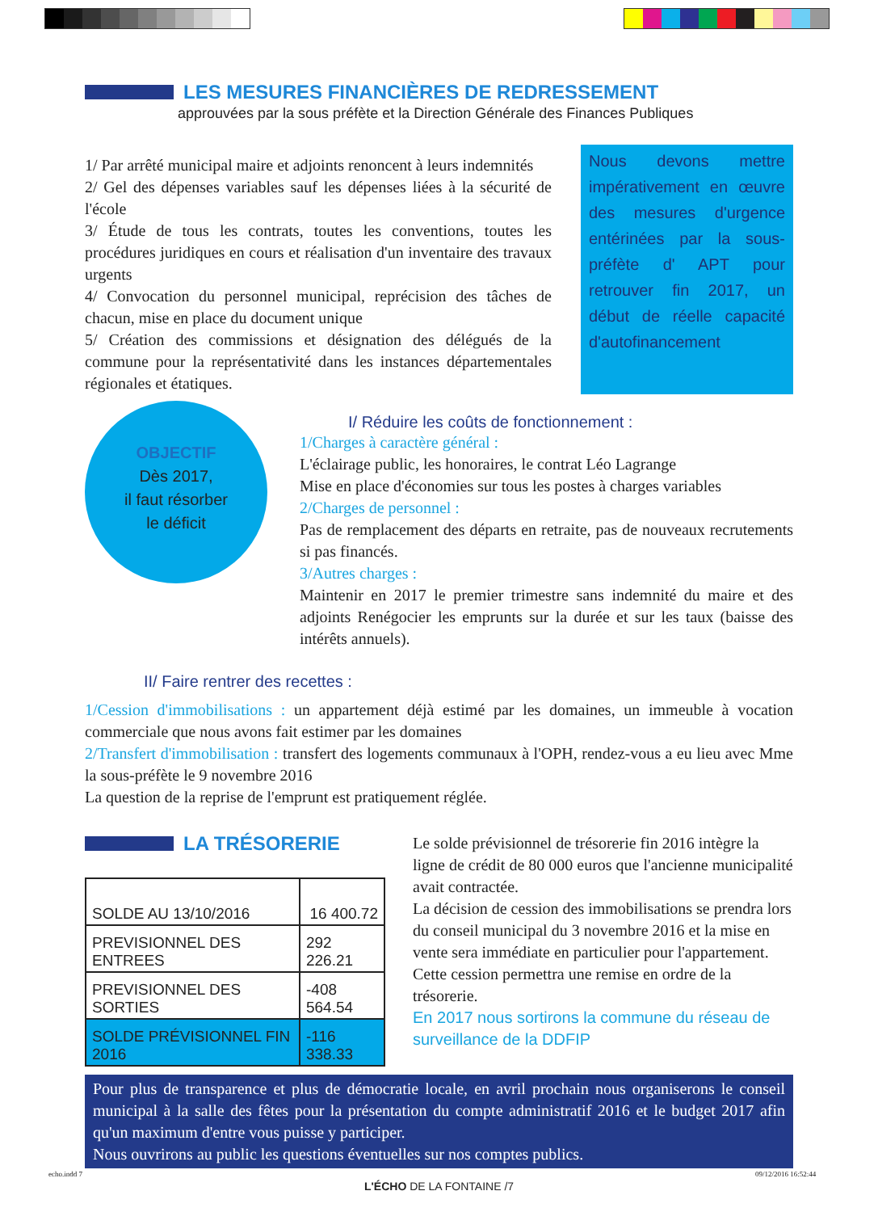LES MESURES FINANCIÈRES DE REDRESSEMENT
approuvées par la sous préfète et la Direction Générale des Finances Publiques
1/ Par arrêté municipal maire et adjoints renoncent à leurs indemnités
2/ Gel des dépenses variables sauf les dépenses liées à la sécurité de l'école
3/ Étude de tous les contrats, toutes les conventions, toutes les procédures juridiques en cours et réalisation d'un inventaire des travaux urgents
4/ Convocation du personnel municipal, reprécision des tâches de chacun, mise en place du document unique
5/ Création des commissions et désignation des délégués de la commune pour la représentativité dans les instances départementales régionales et étatiques.
Nous devons mettre impérativement en œuvre des mesures d'urgence entérinées par la sous-préfète d' APT pour retrouver fin 2017, un début de réelle capacité d'autofinancement
OBJECTIF
Dès 2017,
il faut résorber
le déficit
I/ Réduire les coûts de fonctionnement :
1/Charges à caractère général :
L'éclairage public, les honoraires, le contrat Léo Lagrange
Mise en place d'économies sur tous les postes à charges variables
2/Charges de personnel :
Pas de remplacement des départs en retraite, pas de nouveaux recrutements si pas financés.
3/Autres charges :
Maintenir en 2017 le premier trimestre sans indemnité du maire et des adjoints Renégocier les emprunts sur la durée et sur les taux (baisse des intérêts annuels).
II/ Faire rentrer des recettes :
1/Cession d'immobilisations : un appartement déjà estimé par les domaines, un immeuble à vocation commerciale que nous avons fait estimer par les domaines
2/Transfert d'immobilisation : transfert des logements communaux à l'OPH, rendez-vous a eu lieu avec Mme la sous-préfète le 9 novembre 2016
La question de la reprise de l'emprunt est pratiquement réglée.
LA TRÉSORERIE
| SOLDE AU 13/10/2016 | 16 400.72 |
| PREVISIONNEL DES ENTREES | 292 226.21 |
| PREVISIONNEL DES SORTIES | -408 564.54 |
| SOLDE PRÉVISIONNEL FIN 2016 | -116 338.33 |
Le solde prévisionnel de trésorerie fin 2016 intègre la ligne de crédit de 80 000 euros que l'ancienne municipalité avait contractée.
La décision de cession des immobilisations se prendra lors du conseil municipal du 3 novembre 2016 et la mise en vente sera immédiate en particulier pour l'appartement.
Cette cession permettra une remise en ordre de la trésorerie.
En 2017 nous sortirons la commune du réseau de surveillance de la DDFIP
Pour plus de transparence et plus de démocratie locale, en avril prochain nous organiserons le conseil municipal à la salle des fêtes pour la présentation du compte administratif 2016 et le budget 2017 afin qu'un maximum d'entre vous puisse y participer.
Nous ouvrirons au public les questions éventuelles sur nos comptes publics.
L'ÉCHO DE LA FONTAINE /7
echo.indd 7 09/12/2016 16:52:44